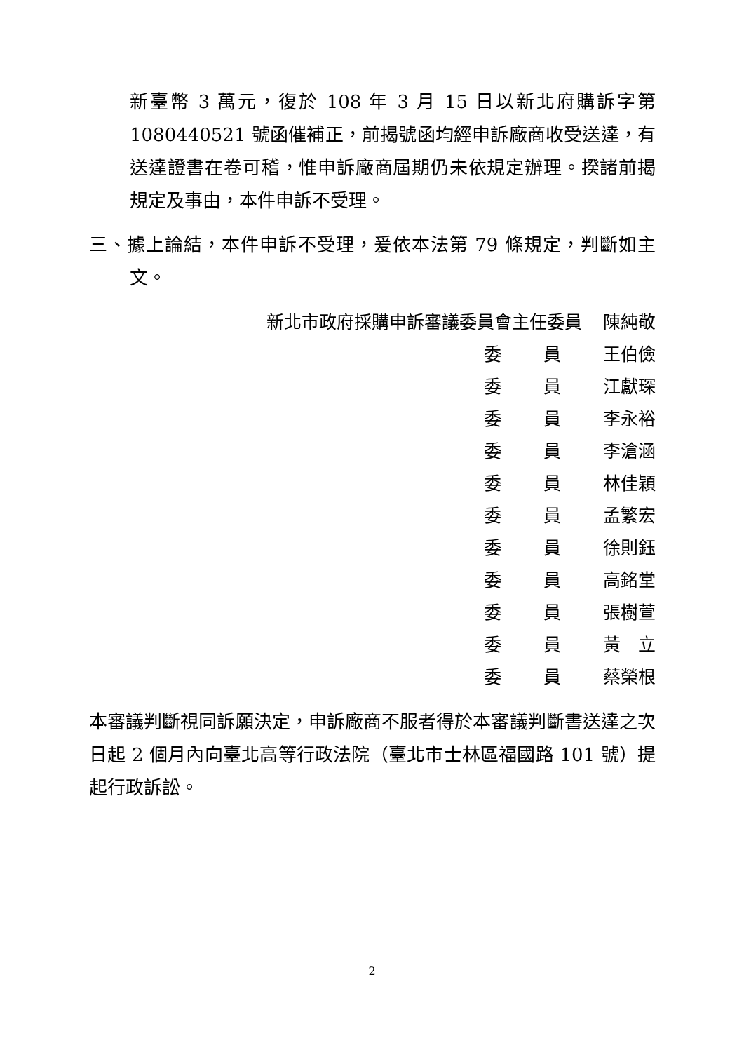新臺幣 3 萬元，復於 108 年 3 月 15 日以新北府購訴字第 1080440521 號函催補正，前揭號函均經申訴廠商收受送達，有送達證書在卷可稽，惟申訴廠商屆期仍未依規定辦理。揆諸前揭規定及事由，本件申訴不受理。
三、據上論結，本件申訴不受理，爰依本法第 79 條規定，判斷如主文。
| 新北市政府採購申訴審議委員會主任委員 | | | 陳純敬 |
| | 委 | 員 | 王伯儉 |
| | 委 | 員 | 江獻琛 |
| | 委 | 員 | 李永裕 |
| | 委 | 員 | 李滄涵 |
| | 委 | 員 | 林佳穎 |
| | 委 | 員 | 孟繁宏 |
| | 委 | 員 | 徐則鈺 |
| | 委 | 員 | 高銘堂 |
| | 委 | 員 | 張樹萱 |
| | 委 | 員 | 黃 立 |
| | 委 | 員 | 蔡榮根 |
本審議判斷視同訴願決定，申訴廠商不服者得於本審議判斷書送達之次日起 2 個月內向臺北高等行政法院（臺北市士林區福國路 101 號）提起行政訴訟。
2